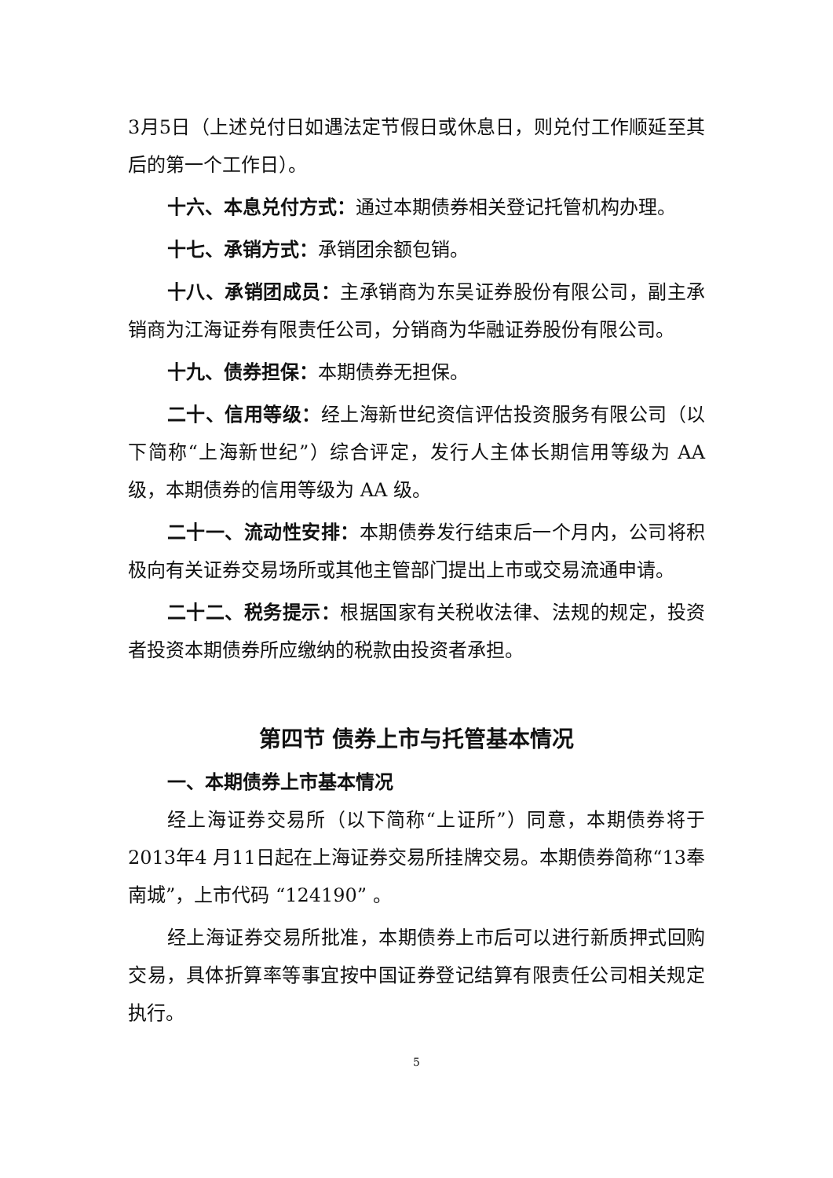3月5日（上述兑付日如遇法定节假日或休息日，则兑付工作顺延至其后的第一个工作日）。
十六、本息兑付方式：通过本期债券相关登记托管机构办理。
十七、承销方式：承销团余额包销。
十八、承销团成员：主承销商为东吴证券股份有限公司，副主承销商为江海证券有限责任公司，分销商为华融证券股份有限公司。
十九、债券担保：本期债券无担保。
二十、信用等级：经上海新世纪资信评估投资服务有限公司（以下简称“上海新世纪”）综合评定，发行人主体长期信用等级为 AA 级，本期债券的信用等级为 AA 级。
二十一、流动性安排：本期债券发行结束后一个月内，公司将积极向有关证券交易场所或其他主管部门提出上市或交易流通申请。
二十二、税务提示：根据国家有关税收法律、法规的规定，投资者投资本期债券所应缴纳的税款由投资者承担。
第四节 债券上市与托管基本情况
一、本期债券上市基本情况
经上海证券交易所（以下简称“上证所”）同意，本期债券将于2013年4 月11日起在上海证券交易所挂牌交易。本期债券简称“13奉南城”，上市代码 “124190” 。
经上海证券交易所批准，本期债券上市后可以进行新质押式回购交易，具体折算率等事宜按中国证券登记结算有限责任公司相关规定执行。
5